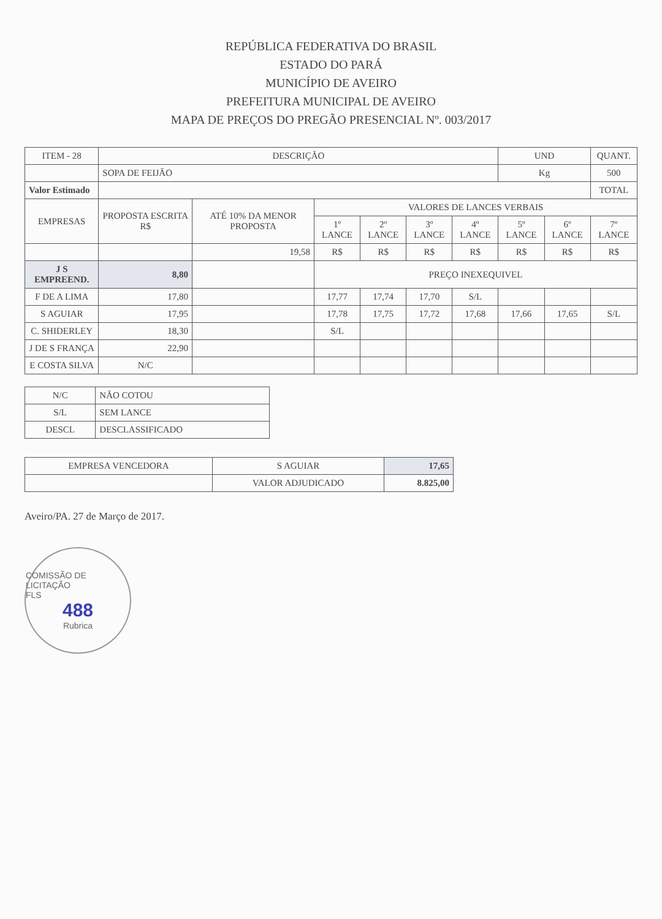REPÚBLICA FEDERATIVA DO BRASIL
ESTADO DO PARÁ
MUNICÍPIO DE AVEIRO
PREFEITURA MUNICIPAL DE AVEIRO
MAPA DE PREÇOS DO PREGÃO PRESENCIAL Nº. 003/2017
| ITEM - 28 | DESCRIÇÃO | | | | | | UND | | QUANT. |
| --- | --- | --- | --- | --- | --- | --- | --- | --- | --- |
| | SOPA DE FEIJÃO | | | | | | Kg | | 500 |
| Valor Estimado | | | | | | | | | TOTAL |
| EMPRESAS | PROPOSTA ESCRITA R$ | ATÉ 10% DA MENOR PROPOSTA | VALORES DE LANCES VERBAIS | | | | | | |
| | | | 1º LANCE | 2º LANCE | 3º LANCE | 4º LANCE | 5º LANCE | 6º LANCE | 7º LANCE |
| | | 19,58 | R$ | R$ | R$ | R$ | R$ | R$ | R$ |
| J S EMPREEND. | 8,80 | | PREÇO INEXEQUIVEL | | | | | | |
| F DE A LIMA | 17,80 | | 17,77 | 17,74 | 17,70 | S/L | | | |
| S AGUIAR | 17,95 | | 17,78 | 17,75 | 17,72 | 17,68 | 17,66 | 17,65 | S/L |
| C. SHIDERLEY | 18,30 | | S/L | | | | | | |
| J DE S FRANÇA | 22,90 | | | | | | | | |
| E COSTA SILVA | N/C | | | | | | | | |
| N/C | NÃO COTOU |
| S/L | SEM LANCE |
| DESCL | DESCLASSIFICADO |
| EMPRESA VENCEDORA | S AGUIAR | 17,65 |
| | VALOR ADJUDICADO | 8.825,00 |
Aveiro/PA. 27 de Março de 2017.
COMISSÃO DE LICITAÇÃO
FLS
488
Rubrica